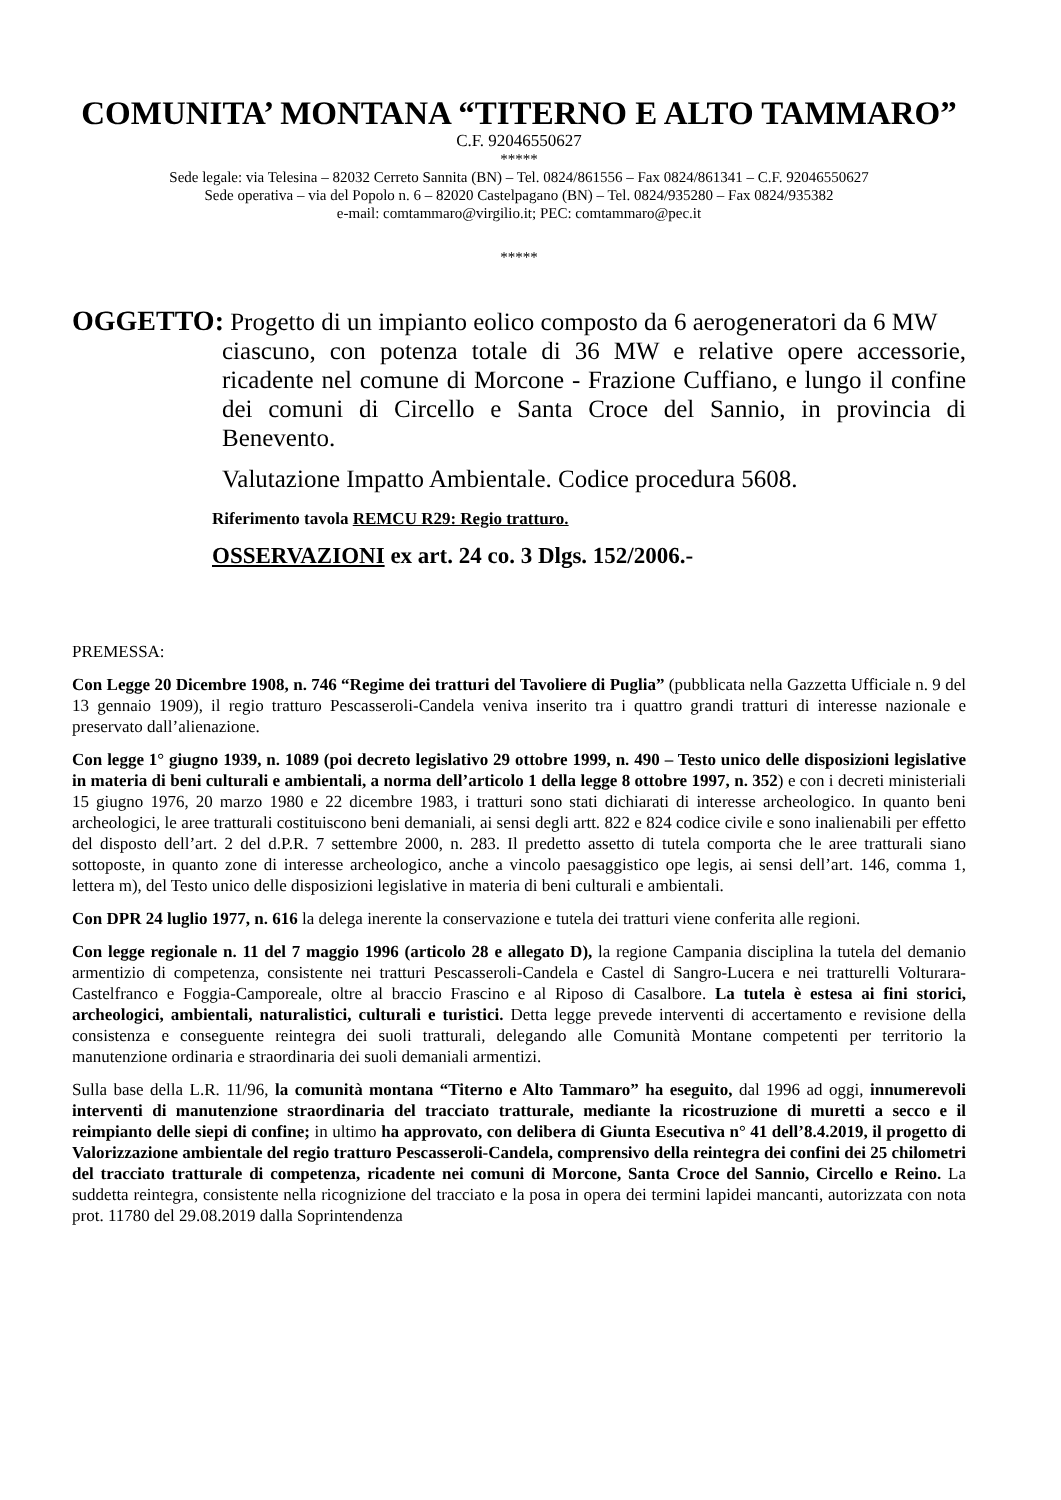COMUNITA’ MONTANA “TITERNO E ALTO TAMMARO”
C.F. 92046550627
*****
Sede legale: via Telesina – 82032 Cerreto Sannita (BN) – Tel. 0824/861556 – Fax 0824/861341 – C.F. 92046550627
Sede operativa – via del Popolo n. 6 – 82020 Castelpagano (BN) – Tel. 0824/935280 – Fax 0824/935382
e-mail: comtammaro@virgilio.it; PEC: comtammaro@pec.it
*****
OGGETTO: Progetto di un impianto eolico composto da 6 aerogeneratori da 6 MW
ciascuno, con potenza totale di 36 MW e relative opere accessorie, ricadente nel comune di Morcone - Frazione Cuffiano, e lungo il confine dei comuni di Circello e Santa Croce del Sannio, in provincia di Benevento.
Valutazione Impatto Ambientale. Codice procedura 5608.
Riferimento tavola REMCU R29: Regio tratturo.
OSSERVAZIONI ex art. 24 co. 3 Dlgs. 152/2006.-
PREMESSA:
Con Legge 20 Dicembre 1908, n. 746 “Regime dei tratturi del Tavoliere di Puglia” (pubblicata nella Gazzetta Ufficiale n. 9 del 13 gennaio 1909), il regio tratturo Pescasseroli-Candela veniva inserito tra i quattro grandi tratturi di interesse nazionale e preservato dall’alienazione.
Con legge 1° giugno 1939, n. 1089 (poi decreto legislativo 29 ottobre 1999, n. 490 – Testo unico delle disposizioni legislative in materia di beni culturali e ambientali, a norma dell’articolo 1 della legge 8 ottobre 1997, n. 352) e con i decreti ministeriali 15 giugno 1976, 20 marzo 1980 e 22 dicembre 1983, i tratturi sono stati dichiarati di interesse archeologico. In quanto beni archeologici, le aree tratturali costituiscono beni demaniali, ai sensi degli artt. 822 e 824 codice civile e sono inalienabili per effetto del disposto dell’art. 2 del d.P.R. 7 settembre 2000, n. 283. Il predetto assetto di tutela comporta che le aree tratturali siano sottoposte, in quanto zone di interesse archeologico, anche a vincolo paesaggistico ope legis, ai sensi dell’art. 146, comma 1, lettera m), del Testo unico delle disposizioni legislative in materia di beni culturali e ambientali.
Con DPR 24 luglio 1977, n. 616 la delega inerente la conservazione e tutela dei tratturi viene conferita alle regioni.
Con legge regionale n. 11 del 7 maggio 1996 (articolo 28 e allegato D), la regione Campania disciplina la tutela del demanio armentizio di competenza, consistente nei tratturi Pescasseroli-Candela e Castel di Sangro-Lucera e nei tratturelli Volturara-Castelfranco e Foggia-Camporeale, oltre al braccio Frascino e al Riposo di Casalbore. La tutela è estesa ai fini storici, archeologici, ambientali, naturalistici, culturali e turistici. Detta legge prevede interventi di accertamento e revisione della consistenza e conseguente reintegra dei suoli tratturali, delegando alle Comunità Montane competenti per territorio la manutenzione ordinaria e straordinaria dei suoli demaniali armentizi.
Sulla base della L.R. 11/96, la comunità montana “Titerno e Alto Tammaro” ha eseguito, dal 1996 ad oggi, innumerevoli interventi di manutenzione straordinaria del tracciato tratturale, mediante la ricostruzione di muretti a secco e il reimpianto delle siepi di confine; in ultimo ha approvato, con delibera di Giunta Esecutiva n° 41 dell’8.4.2019, il progetto di Valorizzazione ambientale del regio tratturo Pescasseroli-Candela, comprensivo della reintegra dei confini dei 25 chilometri del tracciato tratturale di competenza, ricadente nei comuni di Morcone, Santa Croce del Sannio, Circello e Reino. La suddetta reintegra, consistente nella ricognizione del tracciato e la posa in opera dei termini lapidei mancanti, autorizzata con nota prot. 11780 del 29.08.2019 dalla Soprintendenza